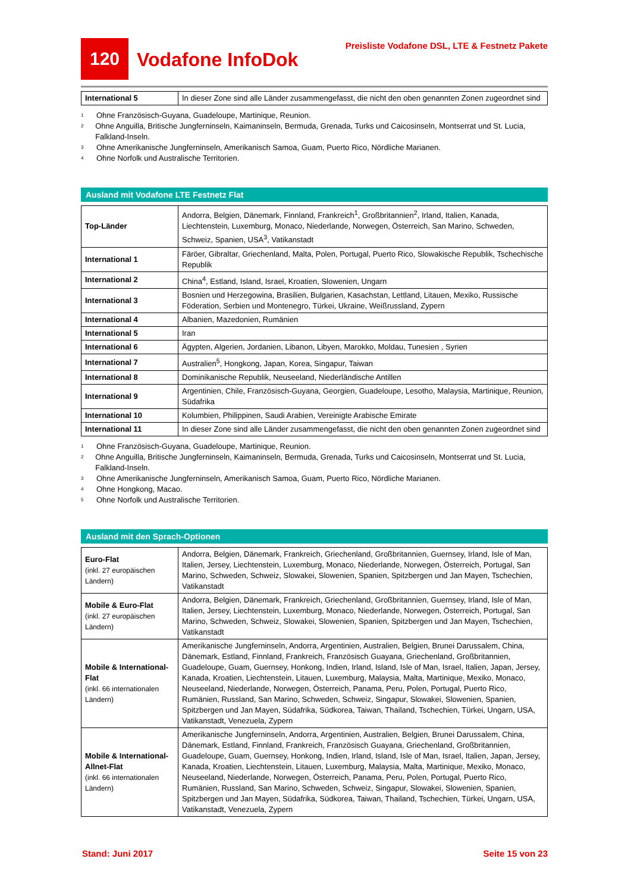120
Vodafone InfoDok
Preisliste Vodafone DSL, LTE & Festnetz Pakete
| International 5 | In dieser Zone sind alle Länder zusammengefasst, die nicht den oben genannten Zonen zugeordnet sind |
<sup>1</sup> Ohne Französisch-Guyana, Guadeloupe, Martinique, Reunion.
<sup>2</sup> Ohne Anguilla, Britische Jungferninseln, Kaimaninseln, Bermuda, Grenada, Turks und Caicosinseln, Montserrat und St. Lucia, Falkland-Inseln.
<sup>3</sup> Ohne Amerikanische Jungferninseln, Amerikanisch Samoa, Guam, Puerto Rico, Nördliche Marianen.
<sup>4</sup> Ohne Norfolk und Australische Territorien.
Ausland mit Vodafone LTE Festnetz Flat
| Top-Länder | Andorra, Belgien, Dänemark, Finnland, Frankreich<sup>1</sup>, Großbritannien<sup>2</sup>, Irland, Italien, Kanada, Liechtenstein, Luxemburg, Monaco, Niederlande, Norwegen, Österreich, San Marino, Schweden, Schweiz, Spanien, USA<sup>3</sup>, Vatikanstadt |
| International 1 | Färöer, Gibraltar, Griechenland, Malta, Polen, Portugal, Puerto Rico, Slowakische Republik, Tschechische Republik |
| International 2 | China<sup>4</sup>, Estland, Island, Israel, Kroatien, Slowenien, Ungarn |
| International 3 | Bosnien und Herzegowina, Brasilien, Bulgarien, Kasachstan, Lettland, Litauen, Mexiko, Russische Föderation, Serbien und Montenegro, Türkei, Ukraine, Weißrussland, Zypern |
| International 4 | Albanien, Mazedonien, Rumänien |
| International 5 | Iran |
| International 6 | Ägypten, Algerien, Jordanien, Libanon, Libyen, Marokko, Moldau, Tunesien , Syrien |
| International 7 | Australien<sup>5</sup>, Hongkong, Japan, Korea, Singapur, Taiwan |
| International 8 | Dominikanische Republik, Neuseeland, Niederländische Antillen |
| International 9 | Argentinien, Chile, Französisch-Guyana, Georgien, Guadeloupe, Lesotho, Malaysia, Martinique, Reunion, Südafrika |
| International 10 | Kolumbien, Philippinen, Saudi Arabien, Vereinigte Arabische Emirate |
| International 11 | In dieser Zone sind alle Länder zusammengefasst, die nicht den oben genannten Zonen zugeordnet sind |
<sup>1</sup> Ohne Französisch-Guyana, Guadeloupe, Martinique, Reunion.
<sup>2</sup> Ohne Anguilla, Britische Jungferninseln, Kaimaninseln, Bermuda, Grenada, Turks und Caicosinseln, Montserrat und St. Lucia, Falkland-Inseln.
<sup>3</sup> Ohne Amerikanische Jungferninseln, Amerikanisch Samoa, Guam, Puerto Rico, Nördliche Marianen.
<sup>4</sup> Ohne Hongkong, Macao.
<sup>5</sup> Ohne Norfolk und Australische Territorien.
Ausland mit den Sprach-Optionen
| Euro-Flat (inkl. 27 europäischen Ländern) | Andorra, Belgien, Dänemark, Frankreich, Griechenland, Großbritannien, Guernsey, Irland, Isle of Man, Italien, Jersey, Liechtenstein, Luxemburg, Monaco, Niederlande, Norwegen, Österreich, Portugal, San Marino, Schweden, Schweiz, Slowakei, Slowenien, Spanien, Spitzbergen und Jan Mayen, Tschechien, Vatikanstadt |
| Mobile & Euro-Flat (inkl. 27 europäischen Ländern) | Andorra, Belgien, Dänemark, Frankreich, Griechenland, Großbritannien, Guernsey, Irland, Isle of Man, Italien, Jersey, Liechtenstein, Luxemburg, Monaco, Niederlande, Norwegen, Österreich, Portugal, San Marino, Schweden, Schweiz, Slowakei, Slowenien, Spanien, Spitzbergen und Jan Mayen, Tschechien, Vatikanstadt |
| Mobile & International-Flat (inkl. 66 internationalen Ländern) | Amerikanische Jungferninseln, Andorra, Argentinien, Australien, Belgien, Brunei Darussalem, China, Dänemark, Estland, Finnland, Frankreich, Französisch Guayana, Griechenland, Großbritannien, Guadeloupe, Guam, Guernsey, Honkong, Indien, Irland, Island, Isle of Man, Israel, Italien, Japan, Jersey, Kanada, Kroatien, Liechtenstein, Litauen, Luxemburg, Malaysia, Malta, Martinique, Mexiko, Monaco, Neuseeland, Niederlande, Norwegen, Österreich, Panama, Peru, Polen, Portugal, Puerto Rico, Rumänien, Russland, San Marino, Schweden, Schweiz, Singapur, Slowakei, Slowenien, Spanien, Spitzbergen und Jan Mayen, Südafrika, Südkorea, Taiwan, Thailand, Tschechien, Türkei, Ungarn, USA, Vatikanstadt, Venezuela, Zypern |
| Mobile & International-Allnet-Flat (inkl. 66 internationalen Ländern) | Amerikanische Jungferninseln, Andorra, Argentinien, Australien, Belgien, Brunei Darussalem, China, Dänemark, Estland, Finnland, Frankreich, Französisch Guayana, Griechenland, Großbritannien, Guadeloupe, Guam, Guernsey, Honkong, Indien, Irland, Island, Isle of Man, Israel, Italien, Japan, Jersey, Kanada, Kroatien, Liechtenstein, Litauen, Luxemburg, Malaysia, Malta, Martinique, Mexiko, Monaco, Neuseeland, Niederlande, Norwegen, Österreich, Panama, Peru, Polen, Portugal, Puerto Rico, Rumänien, Russland, San Marino, Schweden, Schweiz, Singapur, Slowakei, Slowenien, Spanien, Spitzbergen und Jan Mayen, Südafrika, Südkorea, Taiwan, Thailand, Tschechien, Türkei, Ungarn, USA, Vatikanstadt, Venezuela, Zypern |
Stand: Juni 2017 Seite 15 von 23